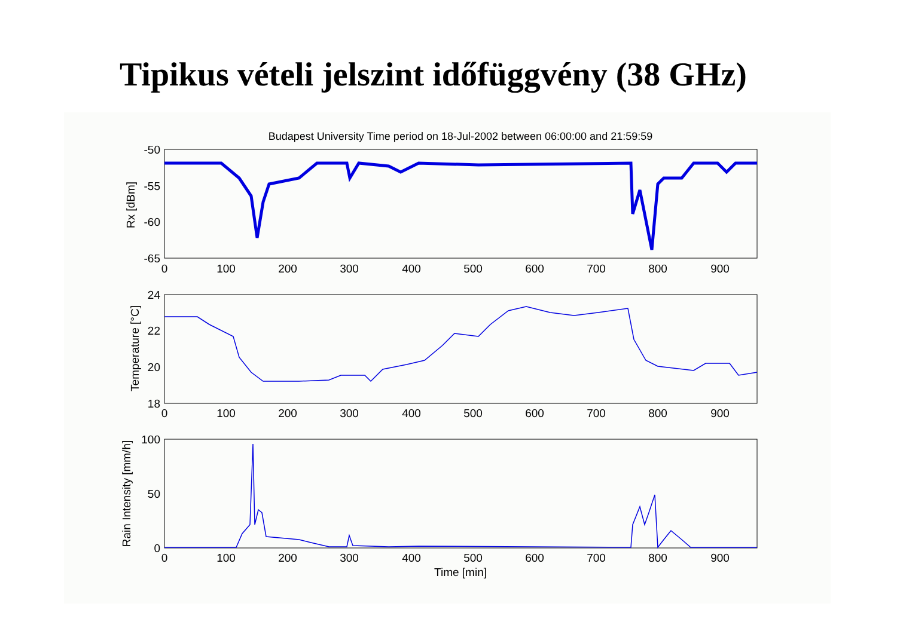Tipikus vételi jelszint időfüggvény (38 GHz)
Budapest University Time period on 18-Jul-2002 between 06:00:00 and 21:59:59
-50
-55
-60
-65
24
22
20
18
100
50
0
0
100
200
300
400
500
600
700
800
900
0
100
200
300
400
500
600
700
800
900
0
100
200
300
400
500
600
700
800
900
Time [min]
Rx [dBm]
Temperature [°C]
Rain Intensity [mm/h]